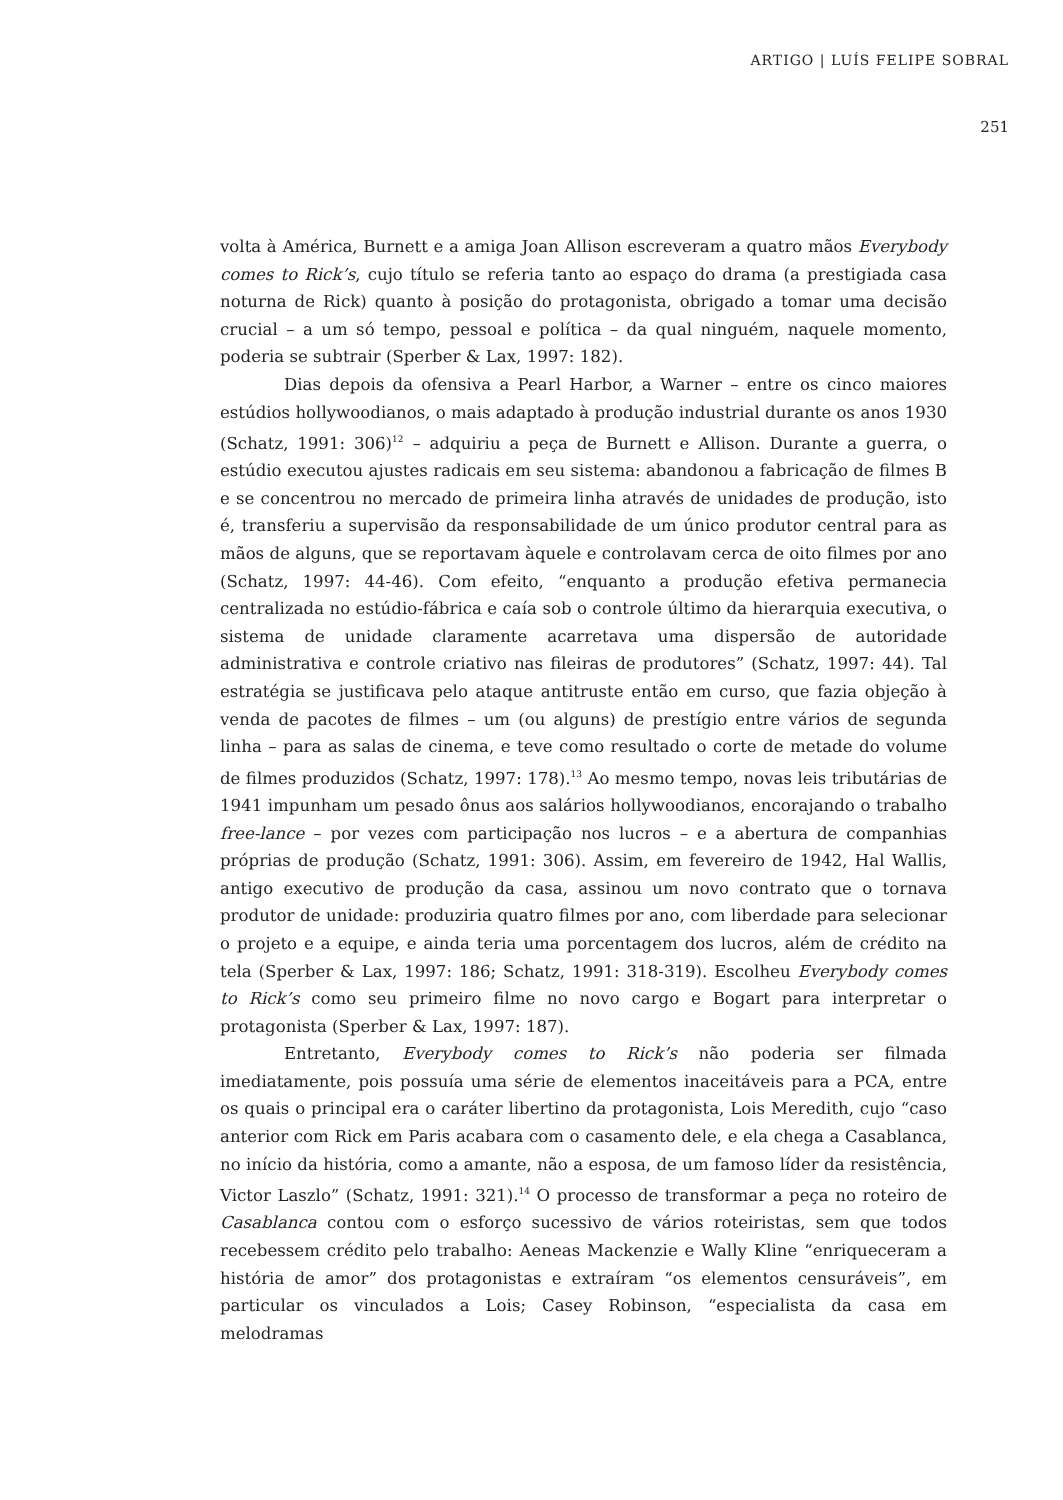ARTIGO | LUÍS FELIPE SOBRAL
251
volta à América, Burnett e a amiga Joan Allison escreveram a quatro mãos Everybody comes to Rick’s, cujo título se referia tanto ao espaço do drama (a prestigiada casa noturna de Rick) quanto à posição do protagonista, obrigado a tomar uma decisão crucial – a um só tempo, pessoal e política – da qual ninguém, naquele momento, poderia se subtrair (Sperber & Lax, 1997: 182).
Dias depois da ofensiva a Pearl Harbor, a Warner – entre os cinco maiores estúdios hollywoodianos, o mais adaptado à produção industrial durante os anos 1930 (Schatz, 1991: 306)<sup>12</sup> – adquiriu a peça de Burnett e Allison. Durante a guerra, o estúdio executou ajustes radicais em seu sistema: abandonou a fabricação de filmes B e se concentrou no mercado de primeira linha através de unidades de produção, isto é, transferiu a supervisão da responsabilidade de um único produtor central para as mãos de alguns, que se reportavam àquele e controlavam cerca de oito filmes por ano (Schatz, 1997: 44-46). Com efeito, “enquanto a produção efetiva permanecia centralizada no estúdio-fábrica e caía sob o controle último da hierarquia executiva, o sistema de unidade claramente acarretava uma dispersão de autoridade administrativa e controle criativo nas fileiras de produtores” (Schatz, 1997: 44). Tal estratégia se justificava pelo ataque antitruste então em curso, que fazia objeção à venda de pacotes de filmes – um (ou alguns) de prestígio entre vários de segunda linha – para as salas de cinema, e teve como resultado o corte de metade do volume de filmes produzidos (Schatz, 1997: 178).<sup>13</sup> Ao mesmo tempo, novas leis tributárias de 1941 impunham um pesado ônus aos salários hollywoodianos, encorajando o trabalho free-lance – por vezes com participação nos lucros – e a abertura de companhias próprias de produção (Schatz, 1991: 306). Assim, em fevereiro de 1942, Hal Wallis, antigo executivo de produção da casa, assinou um novo contrato que o tornava produtor de unidade: produziria quatro filmes por ano, com liberdade para selecionar o projeto e a equipe, e ainda teria uma porcentagem dos lucros, além de crédito na tela (Sperber & Lax, 1997: 186; Schatz, 1991: 318-319). Escolheu Everybody comes to Rick’s como seu primeiro filme no novo cargo e Bogart para interpretar o protagonista (Sperber & Lax, 1997: 187).
Entretanto, Everybody comes to Rick’s não poderia ser filmada imediatamente, pois possuía uma série de elementos inaceitáveis para a PCA, entre os quais o principal era o caráter libertino da protagonista, Lois Meredith, cujo “caso anterior com Rick em Paris acabara com o casamento dele, e ela chega a Casablanca, no início da história, como a amante, não a esposa, de um famoso líder da resistência, Victor Laszlo” (Schatz, 1991: 321).<sup>14</sup> O processo de transformar a peça no roteiro de Casablanca contou com o esforço sucessivo de vários roteiristas, sem que todos recebessem crédito pelo trabalho: Aeneas Mackenzie e Wally Kline “enriqueceram a história de amor” dos protagonistas e extraíram “os elementos censuráveis”, em particular os vinculados a Lois; Casey Robinson, “especialista da casa em melodramas